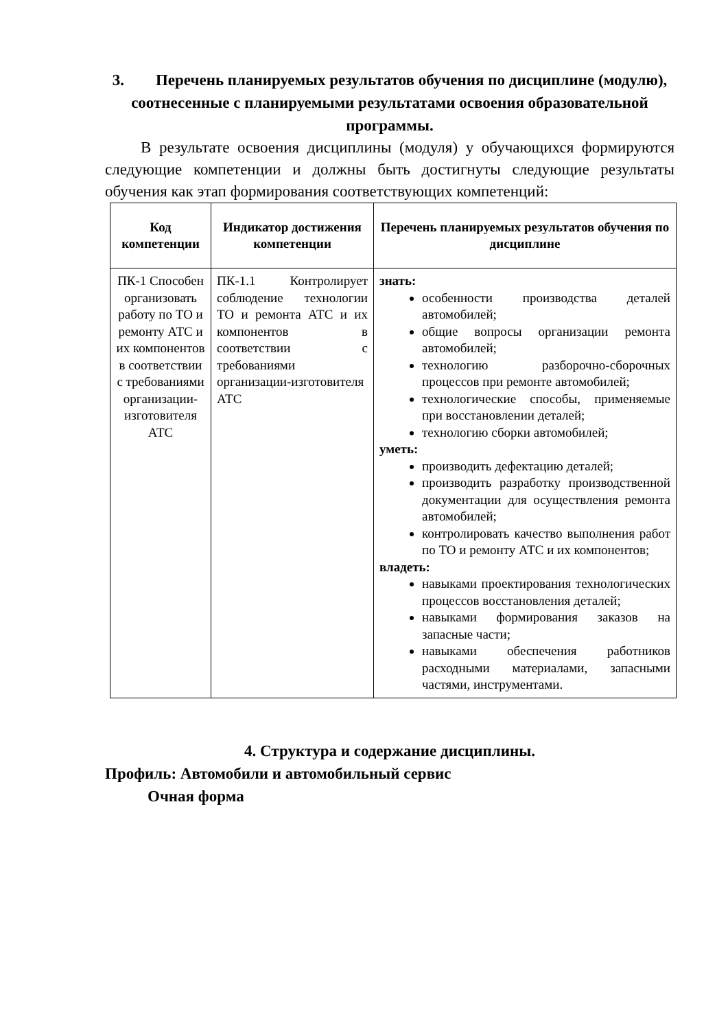3. Перечень планируемых результатов обучения по дисциплине (модулю), соотнесенные с планируемыми результатами освоения образовательной программы.
В результате освоения дисциплины (модуля) у обучающихся формируются следующие компетенции и должны быть достигнуты следующие результаты обучения как этап формирования соответствующих компетенций:
| Код компетенции | Индикатор достижения компетенции | Перечень планируемых результатов обучения по дисциплине |
| --- | --- | --- |
| ПК-1 Способен организовать работу по ТО и ремонту АТС и их компонентов в соответствии с требованиями организации-изготовителя АТС | ПК-1.1 Контролирует соблюдение технологии ТО и ремонта АТС и их компонентов в соответствии с требованиями организации-изготовителя АТС | знать: особенности производства деталей автомобилей; общие вопросы организации ремонта автомобилей; технологию разборочно-сборочных процессов при ремонте автомобилей; технологические способы, применяемые при восстановлении деталей; технологию сборки автомобилей; уметь: производить дефектацию деталей; производить разработку производственной документации для осуществления ремонта автомобилей; контролировать качество выполнения работ по ТО и ремонту АТС и их компонентов; владеть: навыками проектирования технологических процессов восстановления деталей; навыками формирования заказов на запасные части; навыками обеспечения работников расходными материалами, запасными частями, инструментами. |
4. Структура и содержание дисциплины.
Профиль: Автомобили и автомобильный сервис
Очная форма